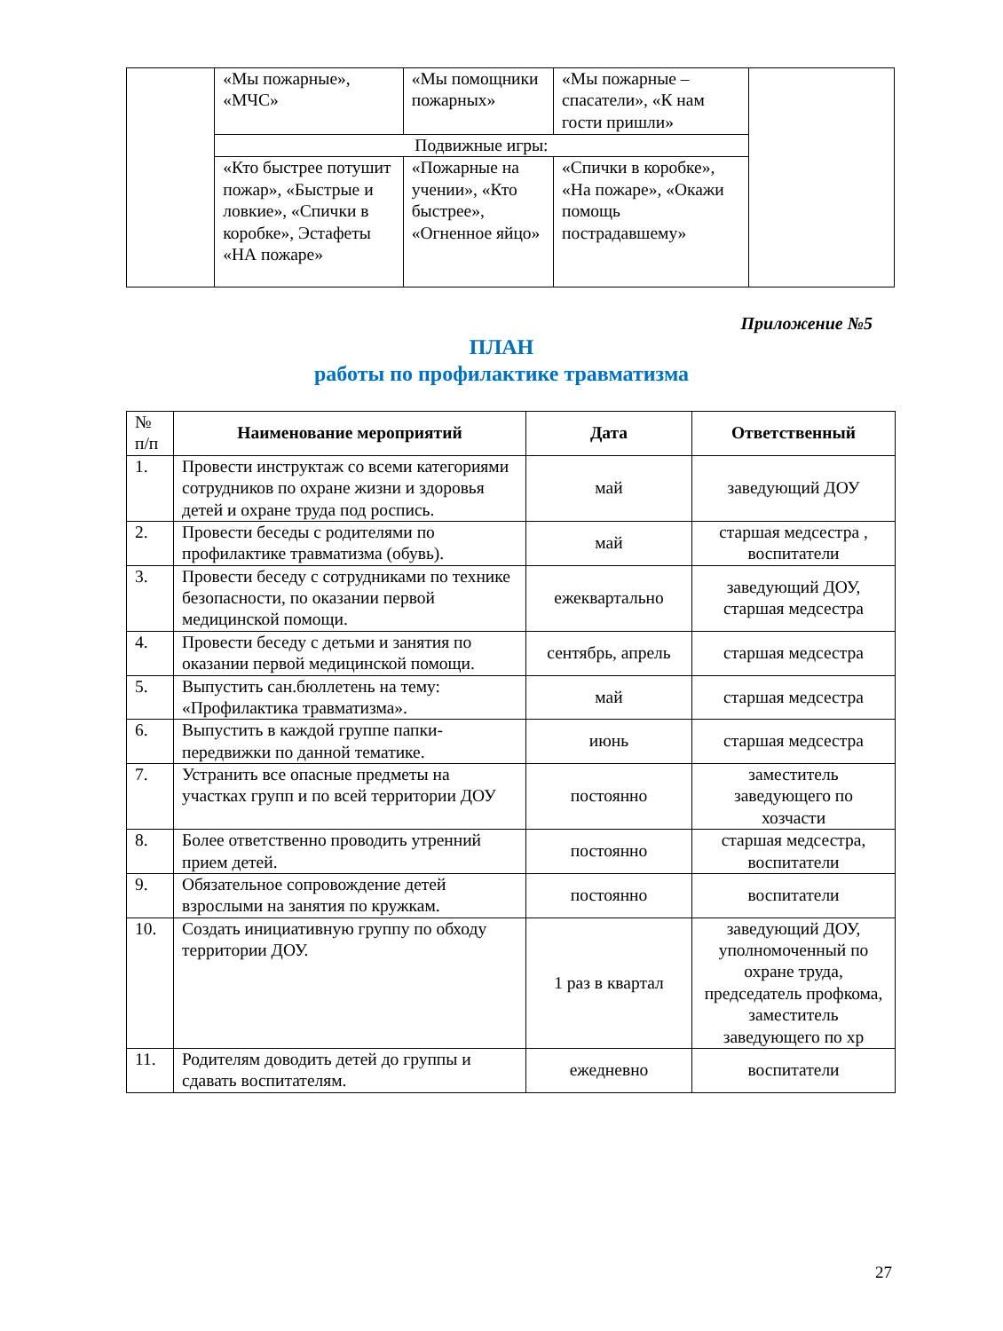| | «Мы пожарные», «МЧС» | «Мы помощники пожарных» | «Мы пожарные – спасатели», «К нам гости пришли» | |
| | Подвижные игры: | | | |
| | «Кто быстрее потушит пожар», «Быстрые и ловкие», «Спички в коробке», Эстафеты «НА пожаре» | «Пожарные на учении», «Кто быстрее», «Огненное яйцо» | «Спички в коробке», «На пожаре», «Окажи помощь пострадавшему» | |
Приложение №5
ПЛАН
работы по профилактике травматизма
| № п/п | Наименование мероприятий | Дата | Ответственный |
| 1. | Провести инструктаж со всеми категориями сотрудников по охране жизни и здоровья детей и охране труда под роспись. | май | заведующий ДОУ |
| 2. | Провести беседы с родителями по профилактике травматизма (обувь). | май | старшая медсестра , воспитатели |
| 3. | Провести беседу с сотрудниками по технике безопасности, по оказании первой медицинской помощи. | ежеквартально | заведующий ДОУ, старшая медсестра |
| 4. | Провести беседу с детьми и занятия по оказании первой медицинской помощи. | сентябрь, апрель | старшая медсестра |
| 5. | Выпустить сан.бюллетень на тему: «Профилактика травматизма». | май | старшая медсестра |
| 6. | Выпустить в каждой группе папки-передвижки по данной тематике. | июнь | старшая медсестра |
| 7. | Устранить все опасные предметы на участках групп и по всей территории ДОУ | постоянно | заместитель заведующего по хозчасти |
| 8. | Более ответственно проводить утренний прием детей. | постоянно | старшая медсестра, воспитатели |
| 9. | Обязательное сопровождение детей взрослыми на занятия по кружкам. | постоянно | воспитатели |
| 10. | Создать инициативную группу по обходу территории ДОУ. | 1 раз в квартал | заведующий ДОУ, уполномоченный по охране труда, председатель профкома, заместитель заведующего по хр |
| 11. | Родителям доводить детей до группы и сдавать воспитателям. | ежедневно | воспитатели |
27